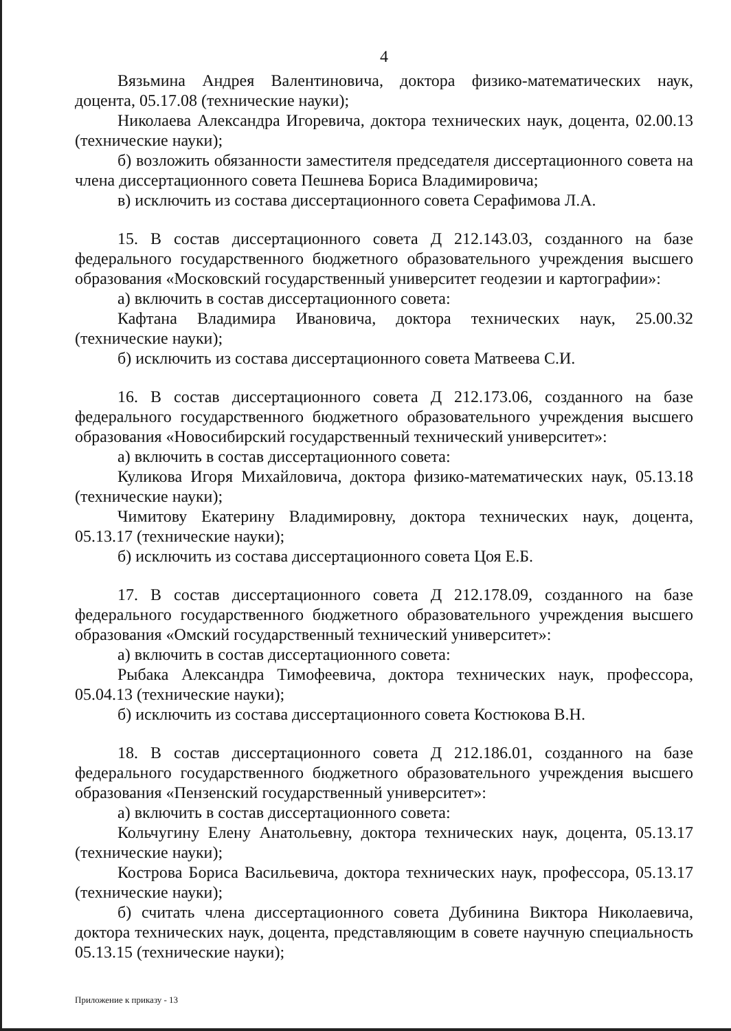4
Вязьмина Андрея Валентиновича, доктора физико-математических наук, доцента, 05.17.08 (технические науки);
Николаева Александра Игоревича, доктора технических наук, доцента, 02.00.13 (технические науки);
б) возложить обязанности заместителя председателя диссертационного совета на члена диссертационного совета Пешнева Бориса Владимировича;
в) исключить из состава диссертационного совета Серафимова Л.А.
15. В состав диссертационного совета Д 212.143.03, созданного на базе федерального государственного бюджетного образовательного учреждения высшего образования «Московский государственный университет геодезии и картографии»:
а) включить в состав диссертационного совета:
Кафтана Владимира Ивановича, доктора технических наук, 25.00.32 (технические науки);
б) исключить из состава диссертационного совета Матвеева С.И.
16. В состав диссертационного совета Д 212.173.06, созданного на базе федерального государственного бюджетного образовательного учреждения высшего образования «Новосибирский государственный технический университет»:
а) включить в состав диссертационного совета:
Куликова Игоря Михайловича, доктора физико-математических наук, 05.13.18 (технические науки);
Чимитову Екатерину Владимировну, доктора технических наук, доцента, 05.13.17 (технические науки);
б) исключить из состава диссертационного совета Цоя Е.Б.
17. В состав диссертационного совета Д 212.178.09, созданного на базе федерального государственного бюджетного образовательного учреждения высшего образования «Омский государственный технический университет»:
а) включить в состав диссертационного совета:
Рыбака Александра Тимофеевича, доктора технических наук, профессора, 05.04.13 (технические науки);
б) исключить из состава диссертационного совета Костюкова В.Н.
18. В состав диссертационного совета Д 212.186.01, созданного на базе федерального государственного бюджетного образовательного учреждения высшего образования «Пензенский государственный университет»:
а) включить в состав диссертационного совета:
Кольчугину Елену Анатольевну, доктора технических наук, доцента, 05.13.17 (технические науки);
Кострова Бориса Васильевича, доктора технических наук, профессора, 05.13.17 (технические науки);
б) считать члена диссертационного совета Дубинина Виктора Николаевича, доктора технических наук, доцента, представляющим в совете научную специальность 05.13.15 (технические науки);
Приложение к приказу - 13